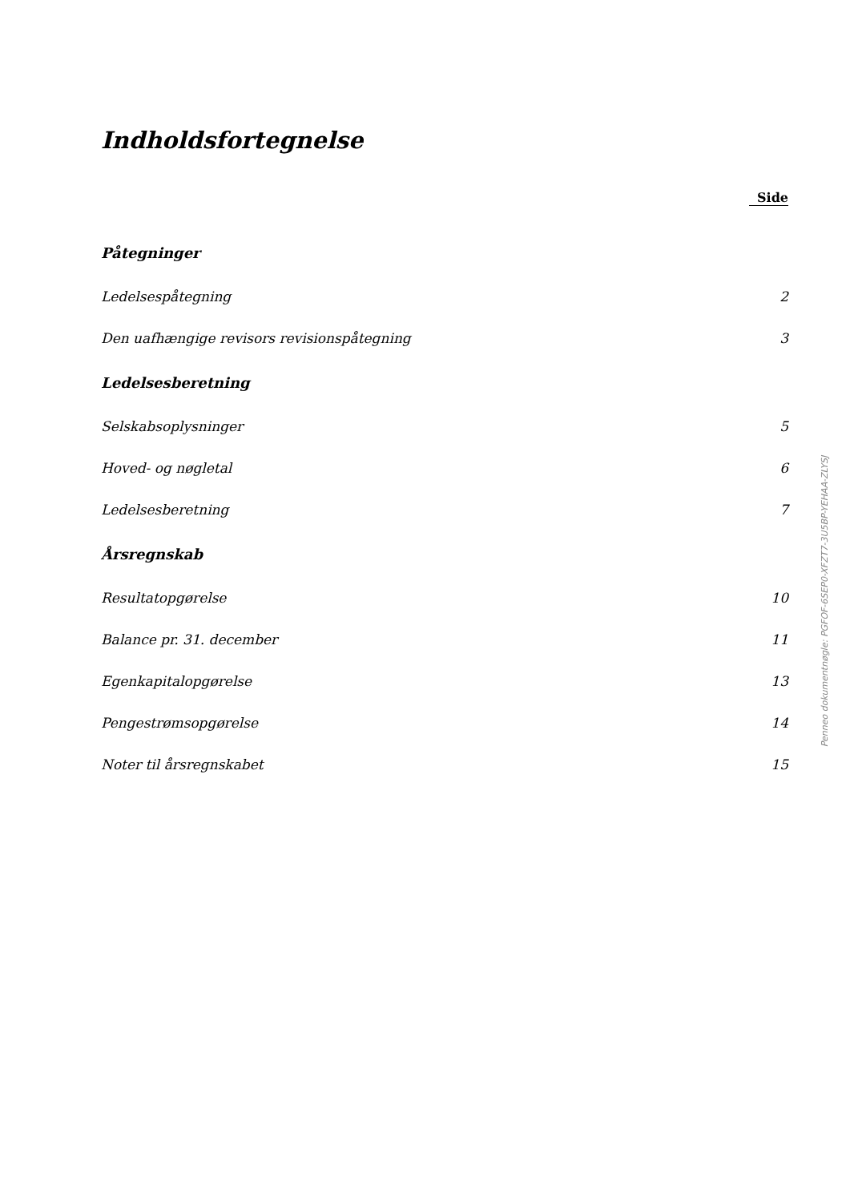Indholdsfortegnelse
Side
Påtegninger
Ledelsespåtegning 2
Den uafhængige revisors revisionspåtegning 3
Ledelsesberetning
Selskabsoplysninger 5
Hoved- og nøgletal 6
Ledelsesberetning 7
Årsregnskab
Resultatopgørelse 10
Balance pr. 31. december 11
Egenkapitalopgørelse 13
Pengestrømsopgørelse 14
Noter til årsregnskabet 15
Penneo dokumentnøgle: PGFOF-6SEP0-XFZT7-3U5BP-YEHAA-ZLYSJ